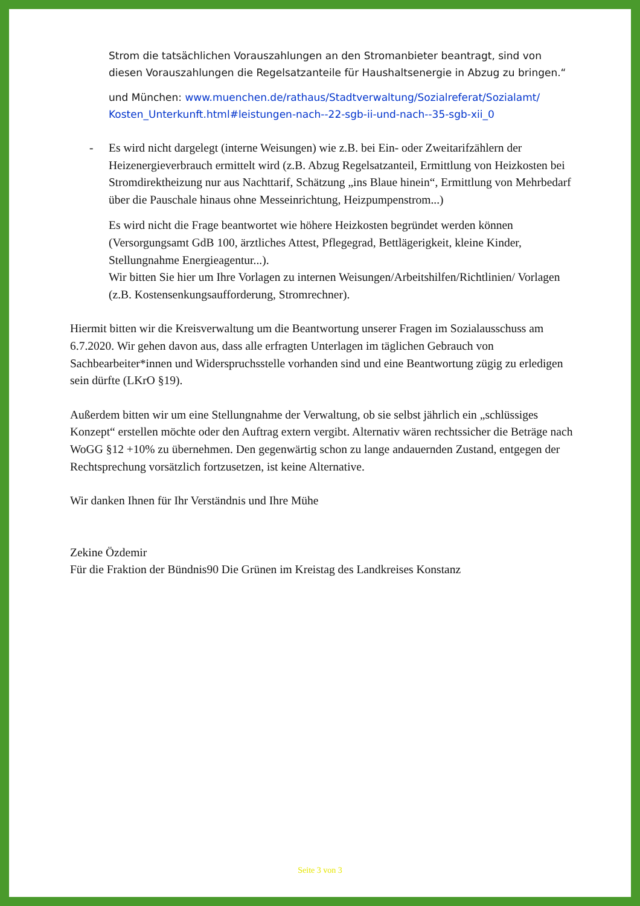Strom die tatsächlichen Vorauszahlungen an den Stromanbieter beantragt, sind von diesen Vorauszahlungen die Regelsatzanteile für Haushaltsenergie in Abzug zu bringen.“
und München: www.muenchen.de/rathaus/Stadtverwaltung/Sozialreferat/Sozialamt/ Kosten_Unterkunft.html#leistungen-nach--22-sgb-ii-und-nach--35-sgb-xii_0
- Es wird nicht dargelegt (interne Weisungen) wie z.B. bei Ein- oder Zweitarifzählern der Heizenergieverbrauch ermittelt wird (z.B. Abzug Regelsatzanteil, Ermittlung von Heizkosten bei Stromdirektheizung nur aus Nachttarif, Schätzung „ins Blaue hinein“, Ermittlung von Mehrbedarf über die Pauschale hinaus ohne Messeinrichtung, Heizpumpenstrom...)
Es wird nicht die Frage beantwortet wie höhere Heizkosten begründet werden können (Versorgungsamt GdB 100, ärztliches Attest, Pflegegrad, Bettlägerigkeit, kleine Kinder, Stellungnahme Energieagentur...).
Wir bitten Sie hier um Ihre Vorlagen zu internen Weisungen/Arbeitshilfen/Richtlinien/ Vorlagen (z.B. Kostensenkungsaufforderung, Stromrechner).
Hiermit bitten wir die Kreisverwaltung um die Beantwortung unserer Fragen im Sozialausschuss am 6.7.2020. Wir gehen davon aus, dass alle erfragten Unterlagen im täglichen Gebrauch von Sachbearbeiter*innen und Widerspruchsstelle vorhanden sind und eine Beantwortung zügig zu erledigen sein dürfte (LKrO §19).
Außerdem bitten wir um eine Stellungnahme der Verwaltung, ob sie selbst jährlich ein „schlüssiges Konzept“ erstellen möchte oder den Auftrag extern vergibt. Alternativ wären rechtssicher die Beträge nach WoGG §12 +10% zu übernehmen. Den gegenwärtig schon zu lange andauernden Zustand, entgegen der Rechtsprechung vorsätzlich fortzusetzen, ist keine Alternative.
Wir danken Ihnen für Ihr Verständnis und Ihre Mühe
Zekine Özdemir
Für die Fraktion der Bündnis90 Die Grünen im Kreistag des Landkreises Konstanz
Seite 3 von 3